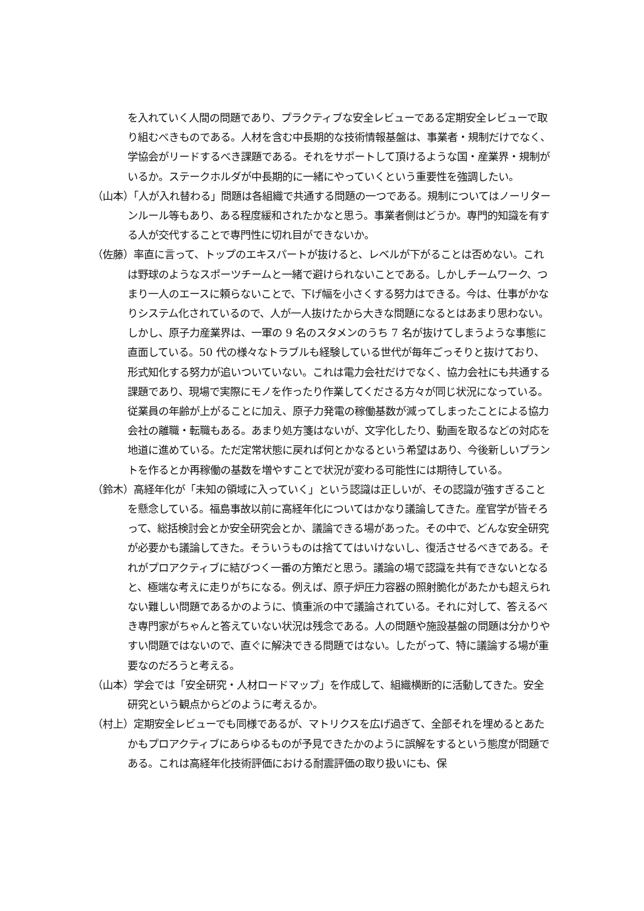を入れていく人間の問題であり、プラクティブな安全レビューである定期安全レビューで取り組むべきものである。人材を含む中長期的な技術情報基盤は、事業者・規制だけでなく、学協会がリードするべき課題である。それをサポートして頂けるような国・産業界・規制がいるか。ステークホルダが中長期的に一緒にやっていくという重要性を強調したい。
（山本）「人が入れ替わる」問題は各組織で共通する問題の一つである。規制についてはノーリターンルール等もあり、ある程度緩和されたかなと思う。事業者側はどうか。専門的知識を有する人が交代することで専門性に切れ目ができないか。
（佐藤）率直に言って、トップのエキスパートが抜けると、レベルが下がることは否めない。これは野球のようなスポーツチームと一緒で避けられないことである。しかしチームワーク、つまり一人のエースに頼らないことで、下げ幅を小さくする努力はできる。今は、仕事がかなりシステム化されているので、人が一人抜けたから大きな問題になるとはあまり思わない。しかし、原子力産業界は、一軍の 9 名のスタメンのうち 7 名が抜けてしまうような事態に直面している。50 代の様々なトラブルも経験している世代が毎年ごっそりと抜けており、形式知化する努力が追いついていない。これは電力会社だけでなく、協力会社にも共通する課題であり、現場で実際にモノを作ったり作業してくださる方々が同じ状況になっている。従業員の年齢が上がることに加え、原子力発電の稼働基数が減ってしまったことによる協力会社の離職・転職もある。あまり処方箋はないが、文字化したり、動画を取るなどの対応を地道に進めている。ただ定常状態に戻れば何とかなるという希望はあり、今後新しいプラントを作るとか再稼働の基数を増やすことで状況が変わる可能性には期待している。
（鈴木）高経年化が「未知の領域に入っていく」という認識は正しいが、その認識が強すぎることを懸念している。福島事故以前に高経年化についてはかなり議論してきた。産官学が皆そろって、総括検討会とか安全研究会とか、議論できる場があった。その中で、どんな安全研究が必要かも議論してきた。そういうものは捨ててはいけないし、復活させるべきである。それがプロアクティブに結びつく一番の方策だと思う。議論の場で認識を共有できないとなると、極端な考えに走りがちになる。例えば、原子炉圧力容器の照射脆化があたかも超えられない難しい問題であるかのように、慎重派の中で議論されている。それに対して、答えるべき専門家がちゃんと答えていない状況は残念である。人の問題や施設基盤の問題は分かりやすい問題ではないので、直ぐに解決できる問題ではない。したがって、特に議論する場が重要なのだろうと考える。
（山本）学会では「安全研究・人材ロードマップ」を作成して、組織横断的に活動してきた。安全研究という観点からどのように考えるか。
（村上）定期安全レビューでも同様であるが、マトリクスを広げ過ぎて、全部それを埋めるとあたかもプロアクティブにあらゆるものが予見できたかのように誤解をするという態度が問題である。これは高経年化技術評価における耐震評価の取り扱いにも、保